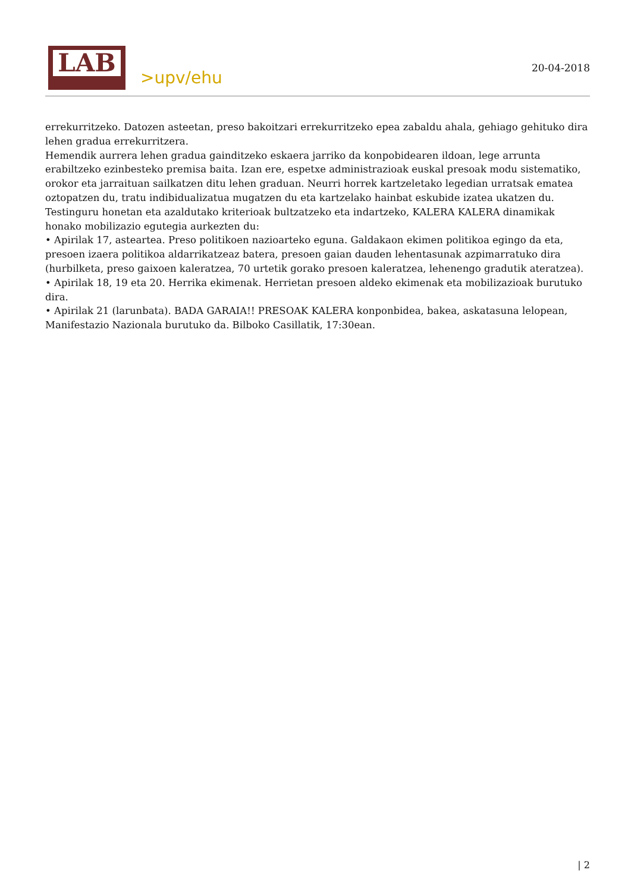LAB
>upv/ehu
20-04-2018
errekurritzeko. Datozen asteetan, preso bakoitzari errekurritzeko epea zabaldu ahala, gehiago gehituko dira lehen gradua errekurritzera.
Hemendik aurrera lehen gradua gainditzeko eskaera jarriko da konpobidearen ildoan, lege arrunta erabiltzeko ezinbesteko premisa baita. Izan ere, espetxe administrazioak euskal presoak modu sistematiko, orokor eta jarraituan sailkatzen ditu lehen graduan. Neurri horrek kartzeletako legedian urratsak ematea oztopatzen du, tratu indibidualizatua mugatzen du eta kartzelako hainbat eskubide izatea ukatzen du.
Testinguru honetan eta azaldutako kriterioak bultzatzeko eta indartzeko, KALERA KALERA dinamikak honako mobilizazio egutegia aurkezten du:
• Apirilak 17, asteartea. Preso politikoen nazioarteko eguna. Galdakaon ekimen politikoa egingo da eta, presoen izaera politikoa aldarrikatzeaz batera, presoen gaian dauden lehentasunak azpimarratuko dira (hurbilketa, preso gaixoen kaleratzea, 70 urtetik gorako presoen kaleratzea, lehenengo gradutik ateratzea).
• Apirilak 18, 19 eta 20. Herrika ekimenak. Herrietan presoen aldeko ekimenak eta mobilizazioak burutuko dira.
• Apirilak 21 (larunbata). BADA GARAIA!! PRESOAK KALERA konponbidea, bakea, askatasuna lelopean, Manifestazio Nazionala burutuko da. Bilboko Casillatik, 17:30ean.
| 2